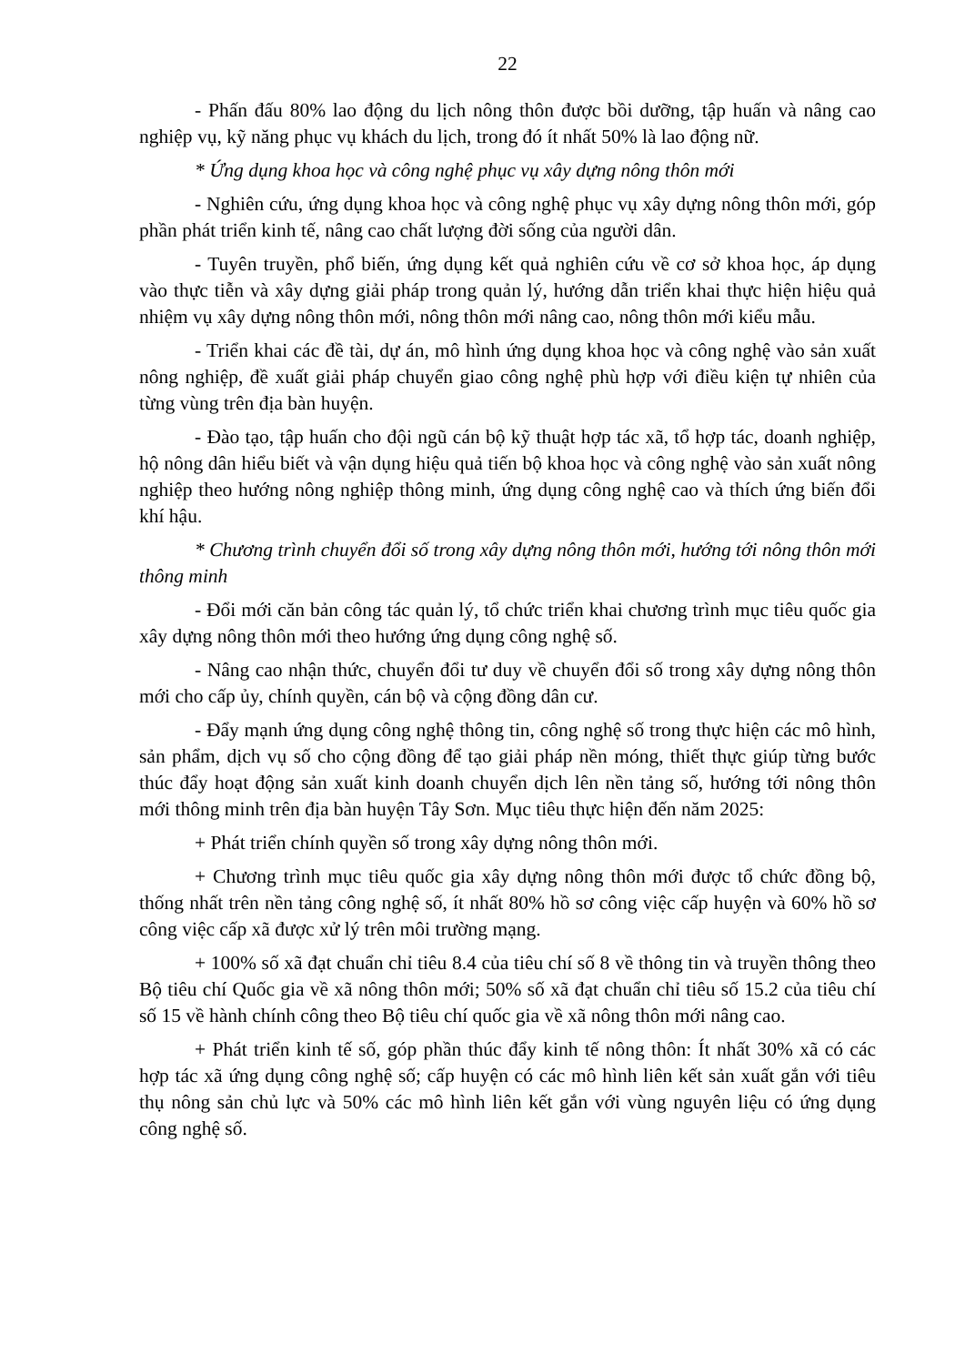22
- Phấn đấu 80% lao động du lịch nông thôn được bồi dưỡng, tập huấn và nâng cao nghiệp vụ, kỹ năng phục vụ khách du lịch, trong đó ít nhất 50% là lao động nữ.
* Ứng dụng khoa học và công nghệ phục vụ xây dựng nông thôn mới
- Nghiên cứu, ứng dụng khoa học và công nghệ phục vụ xây dựng nông thôn mới, góp phần phát triển kinh tế, nâng cao chất lượng đời sống của người dân.
- Tuyên truyền, phổ biến, ứng dụng kết quả nghiên cứu về cơ sở khoa học, áp dụng vào thực tiễn và xây dựng giải pháp trong quản lý, hướng dẫn triển khai thực hiện hiệu quả nhiệm vụ xây dựng nông thôn mới, nông thôn mới nâng cao, nông thôn mới kiểu mẫu.
- Triển khai các đề tài, dự án, mô hình ứng dụng khoa học và công nghệ vào sản xuất nông nghiệp, đề xuất giải pháp chuyển giao công nghệ phù hợp với điều kiện tự nhiên của từng vùng trên địa bàn huyện.
- Đào tạo, tập huấn cho đội ngũ cán bộ kỹ thuật hợp tác xã, tổ hợp tác, doanh nghiệp, hộ nông dân hiểu biết và vận dụng hiệu quả tiến bộ khoa học và công nghệ vào sản xuất nông nghiệp theo hướng nông nghiệp thông minh, ứng dụng công nghệ cao và thích ứng biến đổi khí hậu.
* Chương trình chuyển đổi số trong xây dựng nông thôn mới, hướng tới nông thôn mới thông minh
- Đổi mới căn bản công tác quản lý, tổ chức triển khai chương trình mục tiêu quốc gia xây dựng nông thôn mới theo hướng ứng dụng công nghệ số.
- Nâng cao nhận thức, chuyển đổi tư duy về chuyển đổi số trong xây dựng nông thôn mới cho cấp ủy, chính quyền, cán bộ và cộng đồng dân cư.
- Đẩy mạnh ứng dụng công nghệ thông tin, công nghệ số trong thực hiện các mô hình, sản phẩm, dịch vụ số cho cộng đồng để tạo giải pháp nền móng, thiết thực giúp từng bước thúc đẩy hoạt động sản xuất kinh doanh chuyển dịch lên nền tảng số, hướng tới nông thôn mới thông minh trên địa bàn huyện Tây Sơn. Mục tiêu thực hiện đến năm 2025:
+ Phát triển chính quyền số trong xây dựng nông thôn mới.
+ Chương trình mục tiêu quốc gia xây dựng nông thôn mới được tổ chức đồng bộ, thống nhất trên nền tảng công nghệ số, ít nhất 80% hồ sơ công việc cấp huyện và 60% hồ sơ công việc cấp xã được xử lý trên môi trường mạng.
+ 100% số xã đạt chuẩn chỉ tiêu 8.4 của tiêu chí số 8 về thông tin và truyền thông theo Bộ tiêu chí Quốc gia về xã nông thôn mới; 50% số xã đạt chuẩn chỉ tiêu số 15.2 của tiêu chí số 15 về hành chính công theo Bộ tiêu chí quốc gia về xã nông thôn mới nâng cao.
+ Phát triển kinh tế số, góp phần thúc đẩy kinh tế nông thôn: Ít nhất 30% xã có các hợp tác xã ứng dụng công nghệ số; cấp huyện có các mô hình liên kết sản xuất gắn với tiêu thụ nông sản chủ lực và 50% các mô hình liên kết gắn với vùng nguyên liệu có ứng dụng công nghệ số.